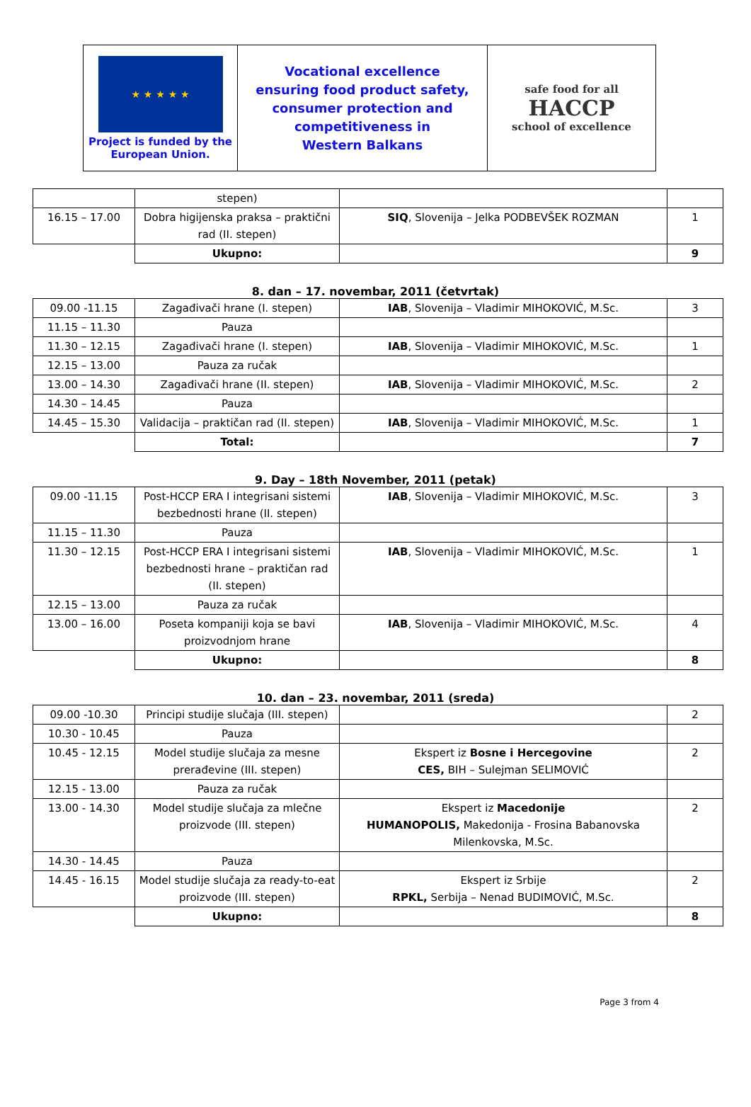| ★ ★ ★ ★ ★ Project is funded by the European Union. | Vocational excellence ensuring food product safety, consumer protection and competitiveness in Western Balkans | safe food for all HACCP school of excellence |
| | stepen) | | |
| 16.15 – 17.00 | Dobra higijenska praksa – praktični rad (II. stepen) | SIQ , Slovenija – Jelka PODBEVŠEK ROZMAN | 1 |
| | Ukupno: | | 9 |
8. dan – 17. novembar, 2011 (četvrtak)
| 09.00 -11.15 | Zagađivači hrane (I. stepen) | IAB , Slovenija – Vladimir MIHOKOVIĆ, M.Sc. | 3 |
| 11.15 – 11.30 | Pauza | | |
| 11.30 – 12.15 | Zagađivači hrane (I. stepen) | IAB , Slovenija – Vladimir MIHOKOVIĆ, M.Sc. | 1 |
| 12.15 – 13.00 | Pauza za ručak | | |
| 13.00 – 14.30 | Zagađivači hrane (II. stepen) | IAB , Slovenija – Vladimir MIHOKOVIĆ, M.Sc. | 2 |
| 14.30 – 14.45 | Pauza | | |
| 14.45 – 15.30 | Validacija – praktičan rad (II. stepen) | IAB , Slovenija – Vladimir MIHOKOVIĆ, M.Sc. | 1 |
| | Total: | | 7 |
9. Day – 18th November, 2011 (petak)
| 09.00 -11.15 | Post-HCCP ERA I integrisani sistemi bezbednosti hrane (II. stepen) | IAB , Slovenija – Vladimir MIHOKOVIĆ, M.Sc. | 3 |
| 11.15 – 11.30 | Pauza | | |
| 11.30 – 12.15 | Post-HCCP ERA I integrisani sistemi bezbednosti hrane – praktičan rad (II. stepen) | IAB , Slovenija – Vladimir MIHOKOVIĆ, M.Sc. | 1 |
| 12.15 – 13.00 | Pauza za ručak | | |
| 13.00 – 16.00 | Poseta kompaniji koja se bavi proizvodnjom hrane | IAB , Slovenija – Vladimir MIHOKOVIĆ, M.Sc. | 4 |
| | Ukupno: | | 8 |
10. dan – 23. novembar, 2011 (sreda)
| 09.00 -10.30 | Principi studije slučaja (III. stepen) | | 2 |
| 10.30 - 10.45 | Pauza | | |
| 10.45 - 12.15 | Model studije slučaja za mesne prerađevine (III. stepen) | Ekspert iz Bosne i Hercegovine CES, BIH – Sulejman SELIMOVIĆ | 2 |
| 12.15 - 13.00 | Pauza za ručak | | |
| 13.00 - 14.30 | Model studije slučaja za mlečne proizvode (III. stepen) | Ekspert iz Macedonije HUMANOPOLIS, Makedonija - Frosina Babanovska Milenkovska, M.Sc. | 2 |
| 14.30 - 14.45 | Pauza | | |
| 14.45 - 16.15 | Model studije slučaja za ready-to-eat proizvode (III. stepen) | Ekspert iz Srbije RPKL, Serbija – Nenad BUDIMOVIĆ, M.Sc. | 2 |
| | Ukupno: | | 8 |
Page 3 from 4